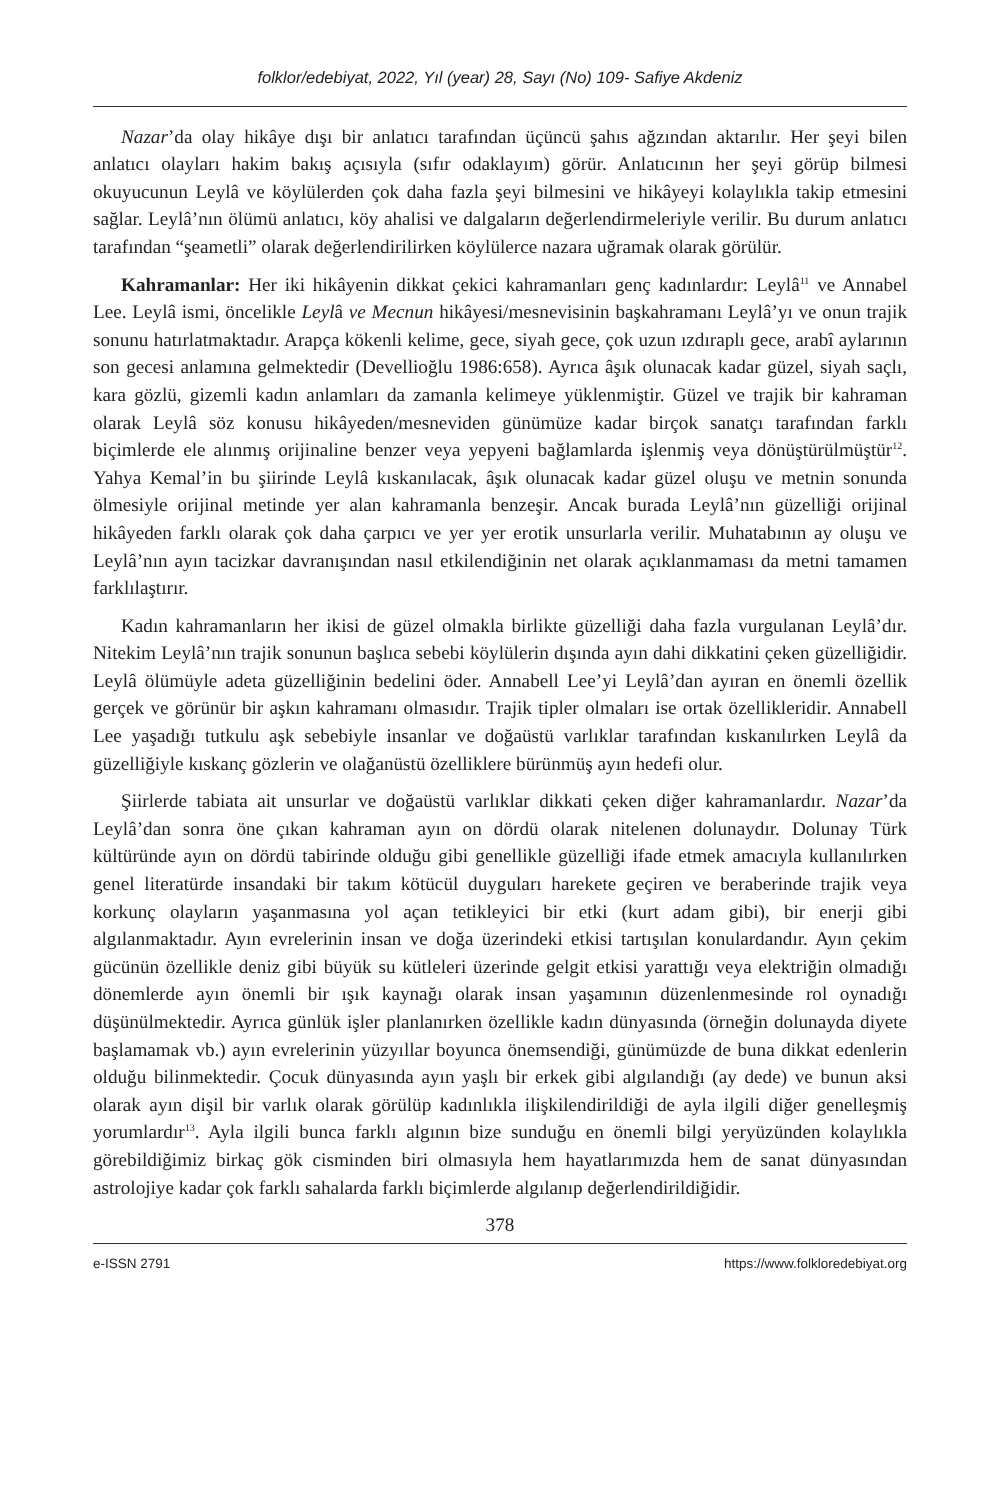folklor/edebiyat, 2022, Yıl (year) 28, Sayı (No) 109- Safiye Akdeniz
Nazar’da olay hikâye dışı bir anlatıcı tarafından üçüncü şahıs ağzından aktarılır. Her şeyi bilen anlatıcı olayları hakim bakış açısıyla (sıfır odaklayım) görür. Anlatıcının her şeyi görüp bilmesi okuyucunun Leylâ ve köylülerden çok daha fazla şeyi bilmesini ve hikâyeyi kolaylıkla takip etmesini sağlar. Leylâ’nın ölümü anlatıcı, köy ahalisi ve dalgaların değerlendirmeleriyle verilir. Bu durum anlatıcı tarafından “şeametli” olarak değerlendirilirken köylülerce nazara uğramak olarak görülür.
Kahramanlar: Her iki hikâyenin dikkat çekici kahramanları genç kadınlardır: Leylâ<sup>11</sup> ve Annabel Lee. Leylâ ismi, öncelikle Leylâ ve Mecnun hikâyesi/mesnevisinin başkahramanı Leylâ’yı ve onun trajik sonunu hatırlatmaktadır. Arapça kökenli kelime, gece, siyah gece, çok uzun ızdıraplı gece, arabî aylarının son gecesi anlamına gelmektedir (Devellioğlu 1986:658). Ayrıca âşık olunacak kadar güzel, siyah saçlı, kara gözlü, gizemli kadın anlamları da zamanla kelimeye yüklenmiştir. Güzel ve trajik bir kahraman olarak Leylâ söz konusu hikâyeden/mesneviden günümüze kadar birçok sanatçı tarafından farklı biçimlerde ele alınmış orijinaline benzer veya yepyeni bağlamlarda işlenmiş veya dönüştürülmüştür<sup>12</sup>. Yahya Kemal’in bu şiirinde Leylâ kıskanılacak, âşık olunacak kadar güzel oluşu ve metnin sonunda ölmesiyle orijinal metinde yer alan kahramanla benzeşir. Ancak burada Leylâ’nın güzelliği orijinal hikâyeden farklı olarak çok daha çarpıcı ve yer yer erotik unsurlarla verilir. Muhatabının ay oluşu ve Leylâ’nın ayın tacizkar davranışından nasıl etkilendiğinin net olarak açıklanmaması da metni tamamen farklılaştırır.
Kadın kahramanların her ikisi de güzel olmakla birlikte güzelliği daha fazla vurgulanan Leylâ’dır. Nitekim Leylâ’nın trajik sonunun başlıca sebebi köylülerin dışında ayın dahi dikkatini çeken güzelliğidir. Leylâ ölümüyle adeta güzelliğinin bedelini öder. Annabell Lee’yi Leylâ’dan ayıran en önemli özellik gerçek ve görünür bir aşkın kahramanı olmasıdır. Trajik tipler olmaları ise ortak özellikleridir. Annabell Lee yaşadığı tutkulu aşk sebebiyle insanlar ve doğaüstü varlıklar tarafından kıskanılırken Leylâ da güzelliğiyle kıskanç gözlerin ve olağanüstü özelliklere bürünmüş ayın hedefi olur.
Şiirlerde tabiata ait unsurlar ve doğaüstü varlıklar dikkati çeken diğer kahramanlardır. Nazar’da Leylâ’dan sonra öne çıkan kahraman ayın on dördü olarak nitelenen dolunaydır. Dolunay Türk kültüründe ayın on dördü tabirinde olduğu gibi genellikle güzelliği ifade etmek amacıyla kullanılırken genel literatürde insandaki bir takım kötücül duyguları harekete geçiren ve beraberinde trajik veya korkunç olayların yaşanmasına yol açan tetikleyici bir etki (kurt adam gibi), bir enerji gibi algılanmaktadır. Ayın evrelerinin insan ve doğa üzerindeki etkisi tartışılan konulardandır. Ayın çekim gücünün özellikle deniz gibi büyük su kütleleri üzerinde gelgit etkisi yarattığı veya elektriğin olmadığı dönemlerde ayın önemli bir ışık kaynağı olarak insan yaşamının düzenlenmesinde rol oynadığı düşünülmektedir. Ayrıca günlük işler planlanırken özellikle kadın dünyasında (örneğin dolunayda diyete başlamamak vb.) ayın evrelerinin yüzyıllar boyunca önemsendiği, günümüzde de buna dikkat edenlerin olduğu bilinmektedir. Çocuk dünyasında ayın yaşlı bir erkek gibi algılandığı (ay dede) ve bunun aksi olarak ayın dişil bir varlık olarak görülüp kadınlıkla ilişkilendirildiği de ayla ilgili diğer genelleşmiş yorumlardır<sup>13</sup>. Ayla ilgili bunca farklı algının bize sunduğu en önemli bilgi yeryüzünden kolaylıkla görebildiğimiz birkaç gök cisminden biri olmasıyla hem hayatlarımızda hem de sanat dünyasından astrolojiye kadar çok farklı sahalarda farklı biçimlerde algılanıp değerlendirildiğidir.
378
e-ISSN 2791 https://www.folkloredebiyat.org